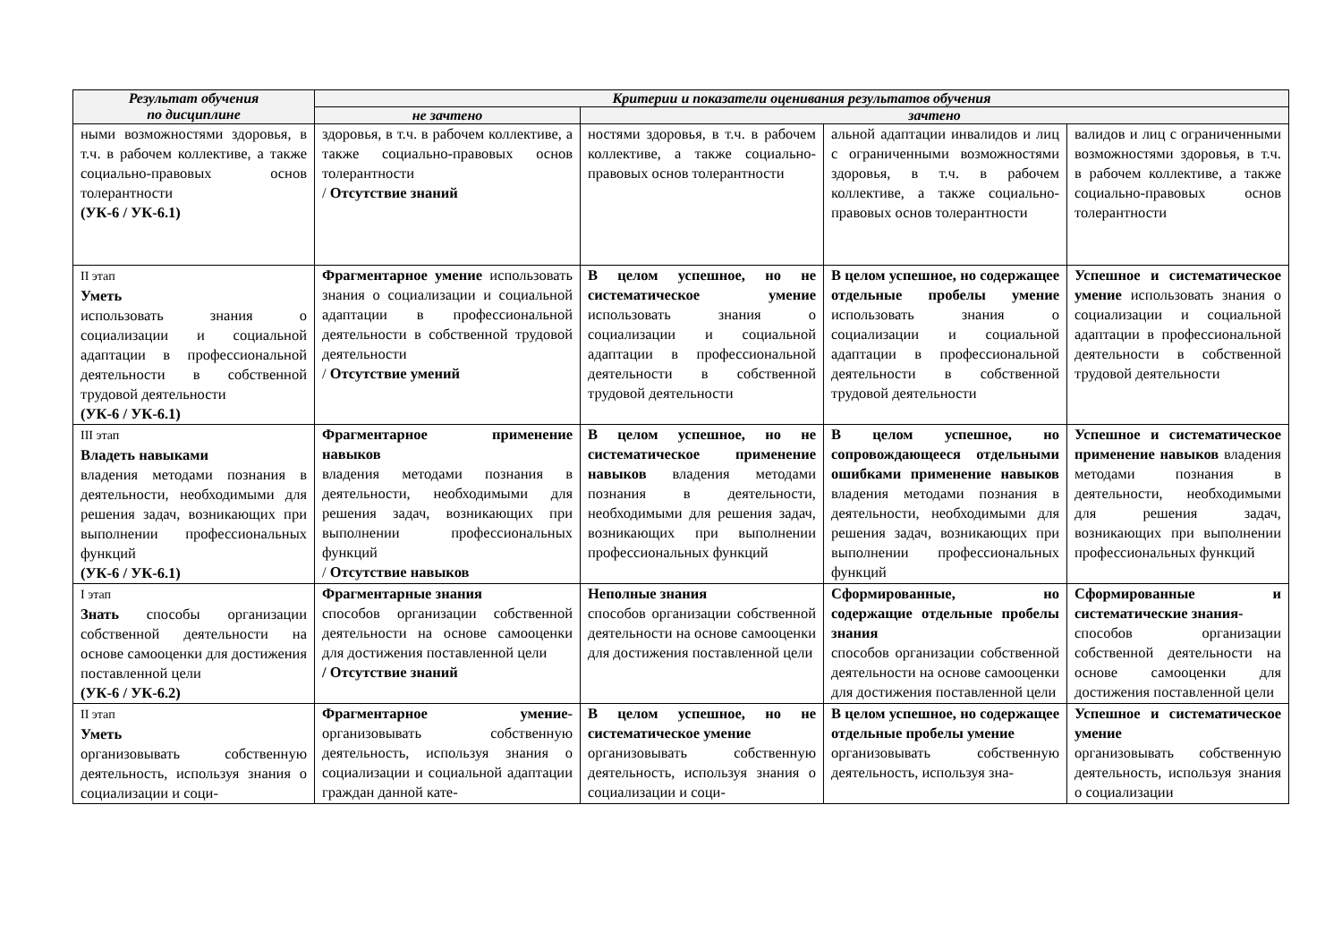| Результат обучения по дисциплине | Критерии и показатели оценивания результатов обучения | | | |
| --- | --- | --- | --- | --- |
| | не зачтено | зачтено | | |
| ными возможностями здоровья, в т.ч. в рабочем коллективе, а также социально-правовых основ толерантности (УК-6 / УК-6.1) | здоровья, в т.ч. в рабочем коллективе, а также социально-правовых основ толерантности / Отсутствие знаний | ностями здоровья, в т.ч. в рабочем коллективе, а также социально-правовых основ толерантности | альной адаптации инвалидов и лиц с ограниченными возможностями здоровья, в т.ч. в рабочем коллективе, а также социально-правовых основ толерантности | валидов и лиц с ограниченными возможностями здоровья, в т.ч. в рабочем коллективе, а также социально-правовых основ толерантности |
| II этап Уметь использовать знания о социализации и социальной адаптации в профессиональной деятельности в собственной трудовой деятельности (УК-6 / УК-6.1) | Фрагментарное умение использовать знания о социализации и социальной адаптации в профессиональной деятельности в собственной трудовой деятельности / Отсутствие умений | В целом успешное, но не систематическое умение использовать знания о социализации и социальной адаптации в профессиональной деятельности в собственной трудовой деятельности | В целом успешное, но содержащее отдельные пробелы умение использовать знания о социализации и социальной адаптации в профессиональной деятельности в собственной трудовой деятельности | Успешное и систематическое умение использовать знания о социализации и социальной адаптации в профессиональной деятельности в собственной трудовой деятельности |
| III этап Владеть навыками владения методами познания в деятельности, необходимыми для решения задач, возникающих при выполнении профессиональных функций (УК-6 / УК-6.1) | Фрагментарное применение навыков владения методами познания в деятельности, необходимыми для решения задач, возникающих при выполнении профессиональных функций / Отсутствие навыков | В целом успешное, но не систематическое применение навыков владения методами познания в деятельности, необходимыми для решения задач, возникающих при выполнении профессиональных функций | В целом успешное, но сопровождающееся отдельными ошибками применение навыков владения методами познания в деятельности, необходимыми для решения задач, возникающих при выполнении профессиональных функций | Успешное и систематическое применение навыков владения методами познания в деятельности, необходимыми для решения задач, возникающих при выполнении профессиональных функций |
| I этап Знать способы организации собственной деятельности на основе самооценки для достижения поставленной цели (УК-6 / УК-6.2) | Фрагментарные знания способов организации собственной деятельности на основе самооценки для достижения поставленной цели / Отсутствие знаний | Неполные знания способов организации собственной деятельности на основе самооценки для достижения поставленной цели | Сформированные, но содержащие отдельные пробелы знания способов организации собственной деятельности на основе самооценки для достижения поставленной цели | Сформированные и систематические знания- способов организации собственной деятельности на основе самооценки для достижения поставленной цели |
| II этап Уметь организовывать собственную деятельность, используя знания о социализации и соци- | Фрагментарное умение- организовывать собственную деятельность, используя знания о социализации и социальной адаптации граждан данной кате- | В целом успешное, но не систематическое умение организовывать собственную деятельность, используя знания о социализации и соци- | В целом успешное, но содержащее отдельные пробелы умение организовывать собственную деятельность, используя зна- | Успешное и систематическое умение организовывать собственную деятельность, используя знания о социализации |